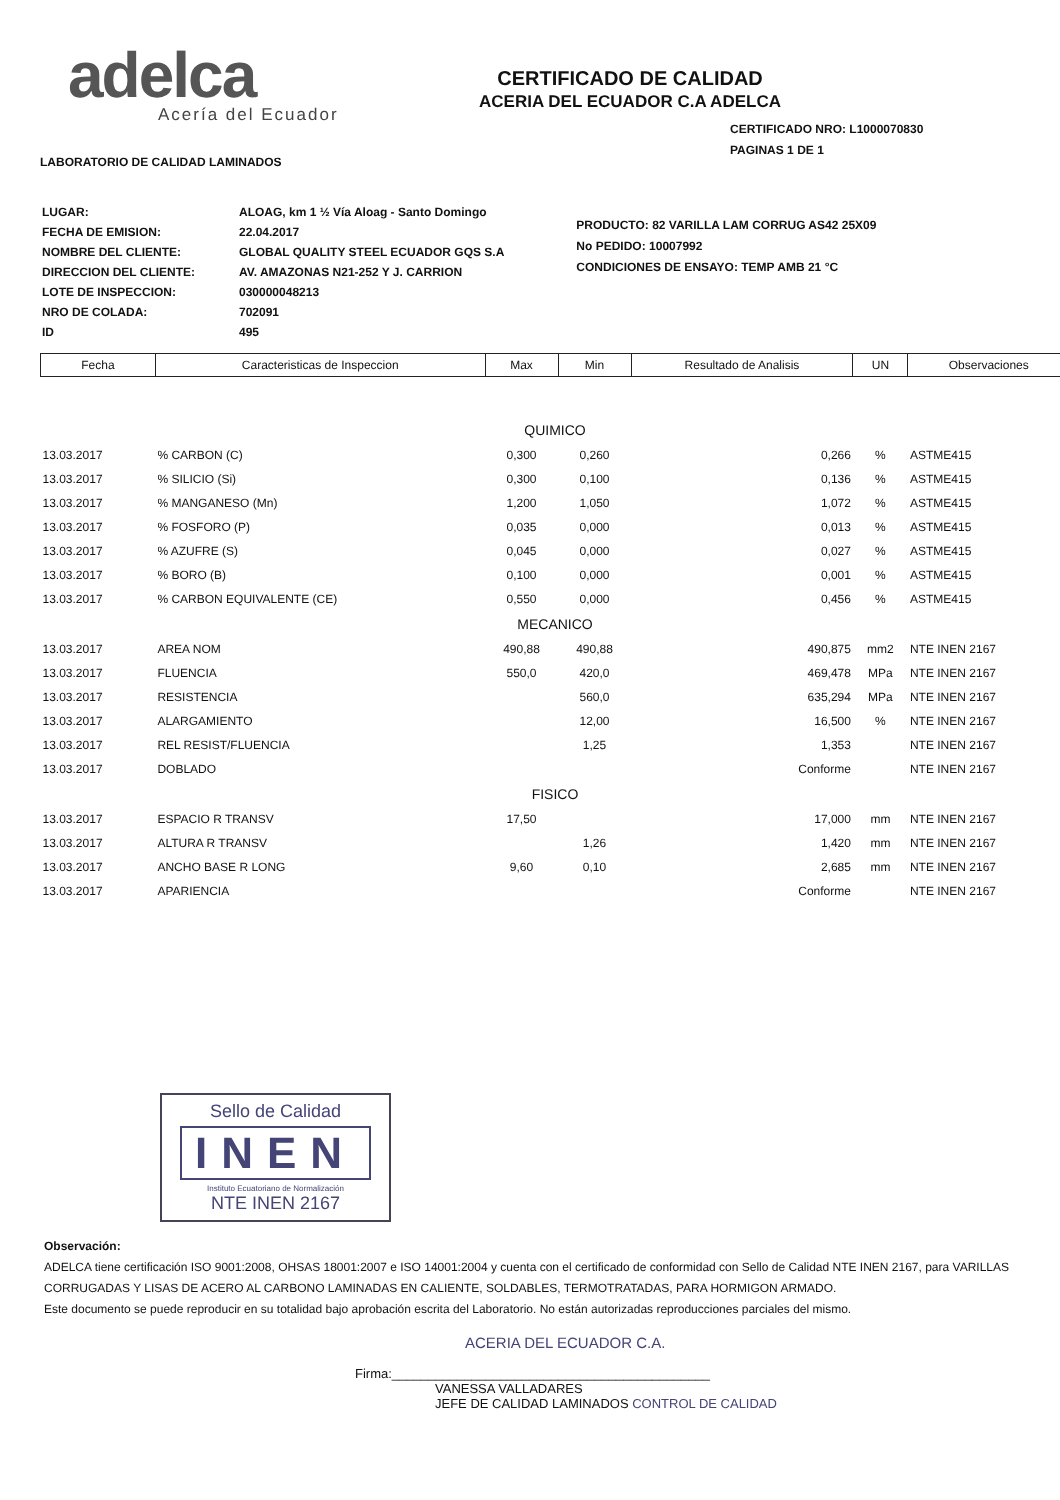adelca
Acería del Ecuador
LABORATORIO DE CALIDAD LAMINADOS
CERTIFICADO DE CALIDAD
ACERIA DEL ECUADOR C.A ADELCA
CERTIFICADO NRO: L1000070830
PAGINAS 1 DE 1
| LUGAR: | ALOAG, km 1 ½ Vía Aloag - Santo Domingo |
| FECHA DE EMISION: | 22.04.2017 |
| NOMBRE DEL CLIENTE: | GLOBAL QUALITY STEEL ECUADOR GQS S.A |
| DIRECCION DEL CLIENTE: | AV. AMAZONAS N21-252 Y J. CARRION |
| LOTE DE INSPECCION: | 030000048213 |
| NRO DE COLADA: | 702091 |
| ID | 495 |
PRODUCTO: 82 VARILLA LAM CORRUG AS42 25X09
No PEDIDO: 10007992
CONDICIONES DE ENSAYO: TEMP AMB 21 °C
| Fecha | Caracteristicas de Inspeccion | Max | Min | Resultado de Analisis | UN | Observaciones |
| --- | --- | --- | --- | --- | --- | --- |
| QUIMICO | | | | | | |
| 13.03.2017 | % CARBON (C) | 0,300 | 0,260 | 0,266 | % | ASTME415 |
| 13.03.2017 | % SILICIO (Si) | 0,300 | 0,100 | 0,136 | % | ASTME415 |
| 13.03.2017 | % MANGANESO (Mn) | 1,200 | 1,050 | 1,072 | % | ASTME415 |
| 13.03.2017 | % FOSFORO (P) | 0,035 | 0,000 | 0,013 | % | ASTME415 |
| 13.03.2017 | % AZUFRE (S) | 0,045 | 0,000 | 0,027 | % | ASTME415 |
| 13.03.2017 | % BORO (B) | 0,100 | 0,000 | 0,001 | % | ASTME415 |
| 13.03.2017 | % CARBON EQUIVALENTE (CE) | 0,550 | 0,000 | 0,456 | % | ASTME415 |
| MECANICO | | | | | | |
| 13.03.2017 | AREA NOM | 490,88 | 490,88 | 490,875 | mm2 | NTE INEN 2167 |
| 13.03.2017 | FLUENCIA | 550,0 | 420,0 | 469,478 | MPa | NTE INEN 2167 |
| 13.03.2017 | RESISTENCIA | | 560,0 | 635,294 | MPa | NTE INEN 2167 |
| 13.03.2017 | ALARGAMIENTO | | 12,00 | 16,500 | % | NTE INEN 2167 |
| 13.03.2017 | REL RESIST/FLUENCIA | | 1,25 | 1,353 | | NTE INEN 2167 |
| 13.03.2017 | DOBLADO | | | Conforme | | NTE INEN 2167 |
| FISICO | | | | | | |
| 13.03.2017 | ESPACIO R TRANSV | 17,50 | | 17,000 | mm | NTE INEN 2167 |
| 13.03.2017 | ALTURA R TRANSV | | 1,26 | 1,420 | mm | NTE INEN 2167 |
| 13.03.2017 | ANCHO BASE R LONG | 9,60 | 0,10 | 2,685 | mm | NTE INEN 2167 |
| 13.03.2017 | APARIENCIA | | | Conforme | | NTE INEN 2167 |
Sello de Calidad
INEN
Instituto Ecuatoriano de Normalización
NTE INEN 2167
Observación:
ADELCA tiene certificación ISO 9001:2008, OHSAS 18001:2007 e ISO 14001:2004 y cuenta con el certificado de conformidad con Sello de Calidad NTE INEN 2167, para VARILLAS CORRUGADAS Y LISAS DE ACERO AL CARBONO LAMINADAS EN CALIENTE, SOLDABLES, TERMOTRATADAS, PARA HORMIGON ARMADO.
Este documento se puede reproducir en su totalidad bajo aprobación escrita del Laboratorio. No están autorizadas reproducciones parciales del mismo.
ACERIA DEL ECUADOR C.A.
Firma:____________________________________________
VANESSA VALLADARES
JEFE DE CALIDAD LAMINADOS CONTROL DE CALIDAD